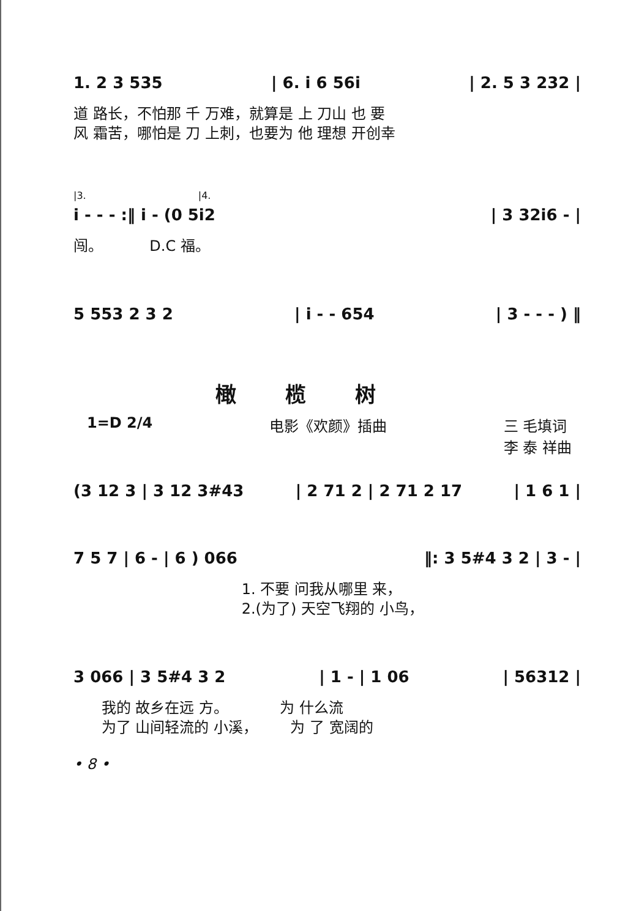1. 2 3 535 | 6. i 6 56i | 2. 5 3 232 |
道 路长，不怕那 千 万难，就算是 上 刀山 也 要 风 霜苦，哪怕是 刀 上刺，也要为 他 理想 开创幸
|3. |4.
i - - - :‖ i - (0 5i2 | 3 32i6 - |
闯。 D.C 福。
5 553 2 3 2 | i - - 654 | 3 - - - ) ‖
橄榄树
1=D 2/4 电影《欢颜》插曲 三 毛填词
李 泰 祥曲
(3 12 3 | 3 12 3#43 | 2 71 2 | 2 71 2 17 | 1 6 1 |
7 5 7 | 6 - | 6 ) 066 ‖: 3 5#4 3 2 | 3 - |
1. 不要 问我从哪里 来， 2.(为了) 天空飞翔的 小鸟，
3 066 | 3 5#4 3 2 | 1 - | 1 06 | 56312 |
我的 故乡在远 方。 为 什么流 为了 山间轻流的 小溪， 为 了 宽阔的
• 8 •